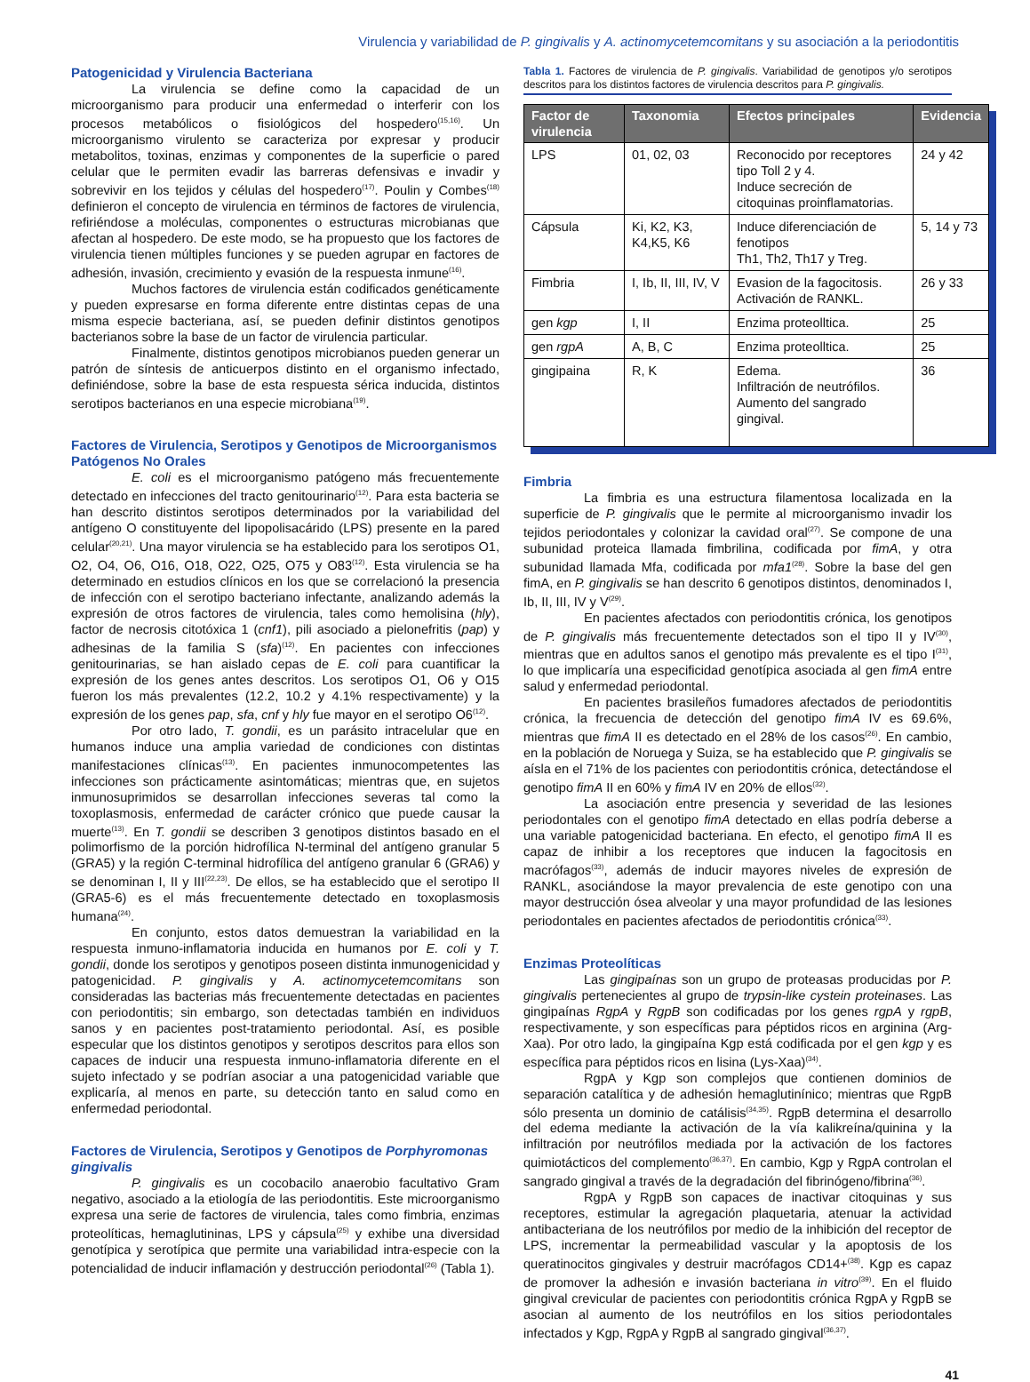Virulencia y variabilidad de P. gingivalis y A. actinomycetemcomitans y su asociación a la periodontitis
Patogenicidad y Virulencia Bacteriana
La virulencia se define como la capacidad de un microorganismo para producir una enfermedad o interferir con los procesos metabólicos o fisiológicos del hospedero<sup>(15,16)</sup>. Un microorganismo virulento se caracteriza por expresar y producir metabolitos, toxinas, enzimas y componentes de la superficie o pared celular que le permiten evadir las barreras defensivas e invadir y sobrevivir en los tejidos y células del hospedero<sup>(17)</sup>. Poulin y Combes<sup>(18)</sup> definieron el concepto de virulencia en términos de factores de virulencia, refiriéndose a moléculas, componentes o estructuras microbianas que afectan al hospedero. De este modo, se ha propuesto que los factores de virulencia tienen múltiples funciones y se pueden agrupar en factores de adhesión, invasión, crecimiento y evasión de la respuesta inmune<sup>(16)</sup>.
Muchos factores de virulencia están codificados genéticamente y pueden expresarse en forma diferente entre distintas cepas de una misma especie bacteriana, así, se pueden definir distintos genotipos bacterianos sobre la base de un factor de virulencia particular.
Finalmente, distintos genotipos microbianos pueden generar un patrón de síntesis de anticuerpos distinto en el organismo infectado, definiéndose, sobre la base de esta respuesta sérica inducida, distintos serotipos bacterianos en una especie microbiana<sup>(19)</sup>.
Factores de Virulencia, Serotipos y Genotipos de Microorganismos Patógenos No Orales
E. coli es el microorganismo patógeno más frecuentemente detectado en infecciones del tracto genitourinario<sup>(12)</sup>. Para esta bacteria se han descrito distintos serotipos determinados por la variabilidad del antígeno O constituyente del lipopolisacárido (LPS) presente en la pared celular<sup>(20,21)</sup>. Una mayor virulencia se ha establecido para los serotipos O1, O2, O4, O6, O16, O18, O22, O25, O75 y O83<sup>(12)</sup>. Esta virulencia se ha determinado en estudios clínicos en los que se correlacionó la presencia de infección con el serotipo bacteriano infectante, analizando además la expresión de otros factores de virulencia, tales como hemolisina (hly), factor de necrosis citotóxica 1 (cnf1), pili asociado a pielonefritis (pap) y adhesinas de la familia S (sfa)<sup>(12)</sup>. En pacientes con infecciones genitourinarias, se han aislado cepas de E. coli para cuantificar la expresión de los genes antes descritos. Los serotipos O1, O6 y O15 fueron los más prevalentes (12.2, 10.2 y 4.1% respectivamente) y la expresión de los genes pap, sfa, cnf y hly fue mayor en el serotipo O6<sup>(12)</sup>.
Por otro lado, T. gondii, es un parásito intracelular que en humanos induce una amplia variedad de condiciones con distintas manifestaciones clínicas<sup>(13)</sup>. En pacientes inmunocompetentes las infecciones son prácticamente asintomáticas; mientras que, en sujetos inmunosuprimidos se desarrollan infecciones severas tal como la toxoplasmosis, enfermedad de carácter crónico que puede causar la muerte<sup>(13)</sup>. En T. gondii se describen 3 genotipos distintos basado en el polimorfismo de la porción hidrofílica N-terminal del antígeno granular 5 (GRA5) y la región C-terminal hidrofílica del antígeno granular 6 (GRA6) y se denominan I, II y III<sup>(22,23)</sup>. De ellos, se ha establecido que el serotipo II (GRA5-6) es el más frecuentemente detectado en toxoplasmosis humana<sup>(24)</sup>.
En conjunto, estos datos demuestran la variabilidad en la respuesta inmuno-inflamatoria inducida en humanos por E. coli y T. gondii, donde los serotipos y genotipos poseen distinta inmunogenicidad y patogenicidad. P. gingivalis y A. actinomycetemcomitans son consideradas las bacterias más frecuentemente detectadas en pacientes con periodontitis; sin embargo, son detectadas también en individuos sanos y en pacientes post-tratamiento periodontal. Así, es posible especular que los distintos genotipos y serotipos descritos para ellos son capaces de inducir una respuesta inmuno-inflamatoria diferente en el sujeto infectado y se podrían asociar a una patogenicidad variable que explicaría, al menos en parte, su detección tanto en salud como en enfermedad periodontal.
Factores de Virulencia, Serotipos y Genotipos de Porphyromonas gingivalis
P. gingivalis es un cocobacilo anaerobio facultativo Gram negativo, asociado a la etiología de las periodontitis. Este microorganismo expresa una serie de factores de virulencia, tales como fimbria, enzimas proteolíticas, hemaglutininas, LPS y cápsula<sup>(25)</sup> y exhibe una diversidad genotípica y serotípica que permite una variabilidad intra-especie con la potencialidad de inducir inflamación y destrucción periodontal<sup>(26)</sup> (Tabla 1).
Tabla 1. Factores de virulencia de P. gingivalis. Variabilidad de genotipos y/o serotipos descritos para los distintos factores de virulencia descritos para P. gingivalis.
| Factor de virulencia | Taxonomia | Efectos principales | Evidencia |
| --- | --- | --- | --- |
| LPS | 01, 02, 03 | Reconocido por receptores tipo Toll 2 y 4. Induce secreción de citoquinas proinflamatorias. | 24 y 42 |
| Cápsula | Ki, K2, K3, K4,K5, K6 | Induce diferenciación de fenotipos Th1, Th2, Th17 y Treg. | 5, 14 y 73 |
| Fimbria | I, Ib, II, III, IV, V | Evasion de la fagocitosis. Activación de RANKL. | 26 y 33 |
| gen kgp | I, II | Enzima proteolltica. | 25 |
| gen rgpA | A, B, C | Enzima proteolltica. | 25 |
| gingipaina | R, K | Edema. Infiltración de neutrófilos. Aumento del sangrado gingival. | 36 |
Fimbria
La fimbria es una estructura filamentosa localizada en la superficie de P. gingivalis que le permite al microorganismo invadir los tejidos periodontales y colonizar la cavidad oral<sup>(27)</sup>. Se compone de una subunidad proteica llamada fimbrilina, codificada por fimA, y otra subunidad llamada Mfa, codificada por mfa1<sup>(28)</sup>. Sobre la base del gen fimA, en P. gingivalis se han descrito 6 genotipos distintos, denominados I, Ib, II, III, IV y V<sup>(29)</sup>.
En pacientes afectados con periodontitis crónica, los genotipos de P. gingivalis más frecuentemente detectados son el tipo II y IV<sup>(30)</sup>, mientras que en adultos sanos el genotipo más prevalente es el tipo I<sup>(31)</sup>, lo que implicaría una especificidad genotípica asociada al gen fimA entre salud y enfermedad periodontal.
En pacientes brasileños fumadores afectados de periodontitis crónica, la frecuencia de detección del genotipo fimA IV es 69.6%, mientras que fimA II es detectado en el 28% de los casos<sup>(26)</sup>. En cambio, en la población de Noruega y Suiza, se ha establecido que P. gingivalis se aísla en el 71% de los pacientes con periodontitis crónica, detectándose el genotipo fimA II en 60% y fimA IV en 20% de ellos<sup>(32)</sup>.
La asociación entre presencia y severidad de las lesiones periodontales con el genotipo fimA detectado en ellas podría deberse a una variable patogenicidad bacteriana. En efecto, el genotipo fimA II es capaz de inhibir a los receptores que inducen la fagocitosis en macrófagos<sup>(33)</sup>, además de inducir mayores niveles de expresión de RANKL, asociándose la mayor prevalencia de este genotipo con una mayor destrucción ósea alveolar y una mayor profundidad de las lesiones periodontales en pacientes afectados de periodontitis crónica<sup>(33)</sup>.
Enzimas Proteolíticas
Las gingipaínas son un grupo de proteasas producidas por P. gingivalis pertenecientes al grupo de trypsin-like cystein proteinases. Las gingipaínas RgpA y RgpB son codificadas por los genes rgpA y rgpB, respectivamente, y son específicas para péptidos ricos en arginina (Arg-Xaa). Por otro lado, la gingipaína Kgp está codificada por el gen kgp y es específica para péptidos ricos en lisina (Lys-Xaa)<sup>(34)</sup>.
RgpA y Kgp son complejos que contienen dominios de separación catalítica y de adhesión hemaglutinínico; mientras que RgpB sólo presenta un dominio de catálisis<sup>(34,35)</sup>. RgpB determina el desarrollo del edema mediante la activación de la vía kalikreína/quinina y la infiltración por neutrófilos mediada por la activación de los factores quimiotácticos del complemento<sup>(36,37)</sup>. En cambio, Kgp y RgpA controlan el sangrado gingival a través de la degradación del fibrinógeno/fibrina<sup>(36)</sup>.
RgpA y RgpB son capaces de inactivar citoquinas y sus receptores, estimular la agregación plaquetaria, atenuar la actividad antibacteriana de los neutrófilos por medio de la inhibición del receptor de LPS, incrementar la permeabilidad vascular y la apoptosis de los queratinocitos gingivales y destruir macrófagos CD14+<sup>(38)</sup>. Kgp es capaz de promover la adhesión e invasión bacteriana in vitro<sup>(39)</sup>. En el fluido gingival crevicular de pacientes con periodontitis crónica RgpA y RgpB se asocian al aumento de los neutrófilos en los sitios periodontales infectados y Kgp, RgpA y RgpB al sangrado gingival<sup>(36,37)</sup>.
41